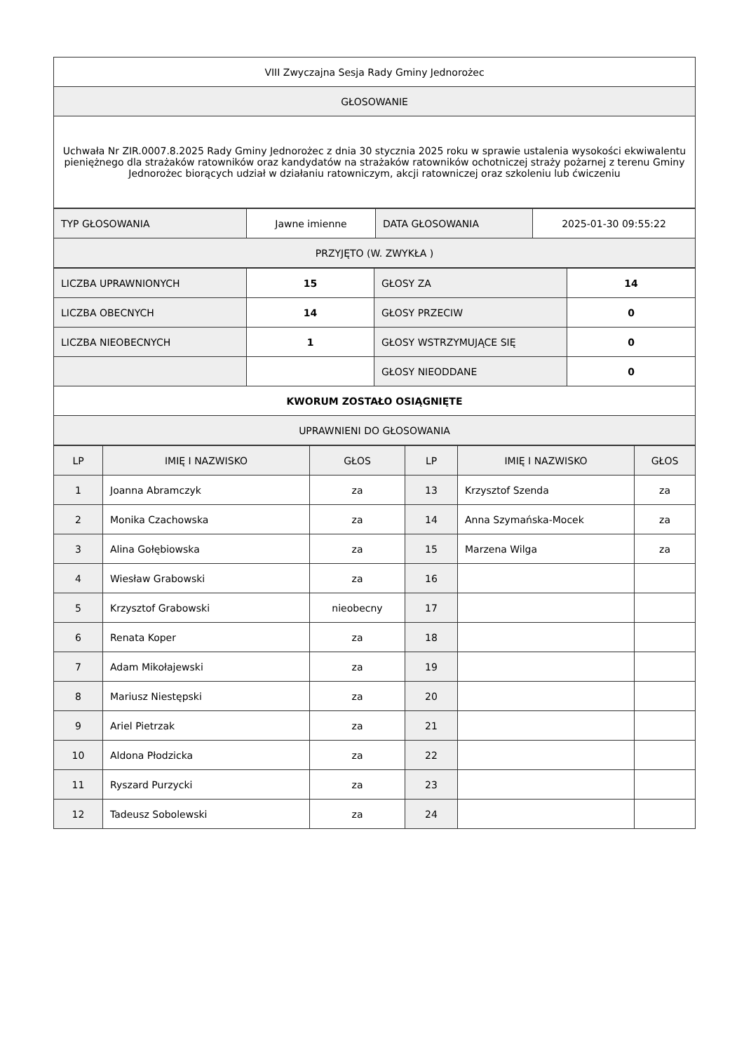| VIII Zwyczajna Sesja Rady Gminy Jednorożec |
| GŁOSOWANIE |
| Uchwała Nr ZIR.0007.8.2025 Rady Gminy Jednorożec z dnia 30 stycznia 2025 roku w sprawie ustalenia wysokości ekwiwalentu pieniężnego dla strażaków ratowników oraz kandydatów na strażaków ratowników ochotniczej straży pożarnej z terenu Gminy Jednorożec biorących udział w działaniu ratowniczym, akcji ratowniczej oraz szkoleniu lub ćwiczeniu |
| TYP GŁOSOWANIA | Jawne imienne | DATA GŁOSOWANIA | 2025-01-30 09:55:22 |
| PRZYJĘTO (W. ZWYKŁA ) | | | |
| LICZBA UPRAWNIONYCH | 15 | GŁOSY ZA | 14 |
| LICZBA OBECNYCH | 14 | GŁOSY PRZECIW | 0 |
| LICZBA NIEOBECNYCH | 1 | GŁOSY WSTRZYMUJĄCE SIĘ | 0 |
| | | GŁOSY NIEODDANE | 0 |
| KWORUM ZOSTAŁO OSIĄGNIĘTE | | | |
| UPRAWNIENI DO GŁOSOWANIA | | | |
| LP | IMIĘ I NAZWISKO | GŁOS | LP | IMIĘ I NAZWISKO | GŁOS |
| --- | --- | --- | --- | --- | --- |
| 1 | Joanna Abramczyk | za | 13 | Krzysztof Szenda | za |
| 2 | Monika Czachowska | za | 14 | Anna Szymańska-Mocek | za |
| 3 | Alina Gołębiowska | za | 15 | Marzena Wilga | za |
| 4 | Wiesław Grabowski | za | 16 | | |
| 5 | Krzysztof Grabowski | nieobecny | 17 | | |
| 6 | Renata Koper | za | 18 | | |
| 7 | Adam Mikołajewski | za | 19 | | |
| 8 | Mariusz Niestępski | za | 20 | | |
| 9 | Ariel Pietrzak | za | 21 | | |
| 10 | Aldona Płodzicka | za | 22 | | |
| 11 | Ryszard Purzycki | za | 23 | | |
| 12 | Tadeusz Sobolewski | za | 24 | | |